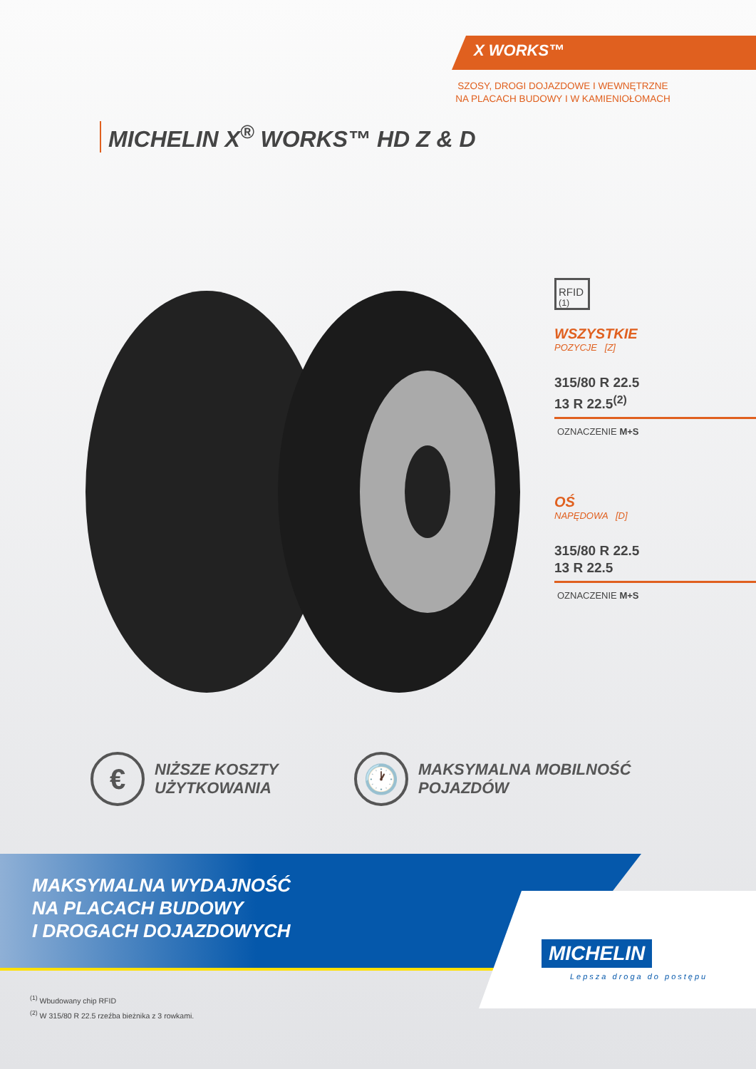X WORKS™
SZOSY, DROGI DOJAZDOWE I WEWNĘTRZNE
NA PLACACH BUDOWY I W KAMIENIOŁOMACH
MICHELIN X<sup>®</sup> WORKS™ HD Z & D
RFID <sup>(1)</sup>
WSZYSTKIE
POZYCJE [Z]
315/80 R 22.5
13 R 22.5<sup>(2)</sup>
OZNACZENIE M+S
OŚ
NAPĘDOWA [D]
315/80 R 22.5
13 R 22.5
OZNACZENIE M+S
€
NIŻSZE KOSZTY
UŻYTKOWANIA
🕐
MAKSYMALNA MOBILNOŚĆ
POJAZDÓW
MAKSYMALNA WYDAJNOŚĆ
NA PLACACH BUDOWY
I DROGACH DOJAZDOWYCH
MICHELIN
Lepsza droga do postępu
<sup>(1)</sup> Wbudowany chip RFID
<sup>(2)</sup> W 315/80 R 22.5 rzeźba bieżnika z 3 rowkami.